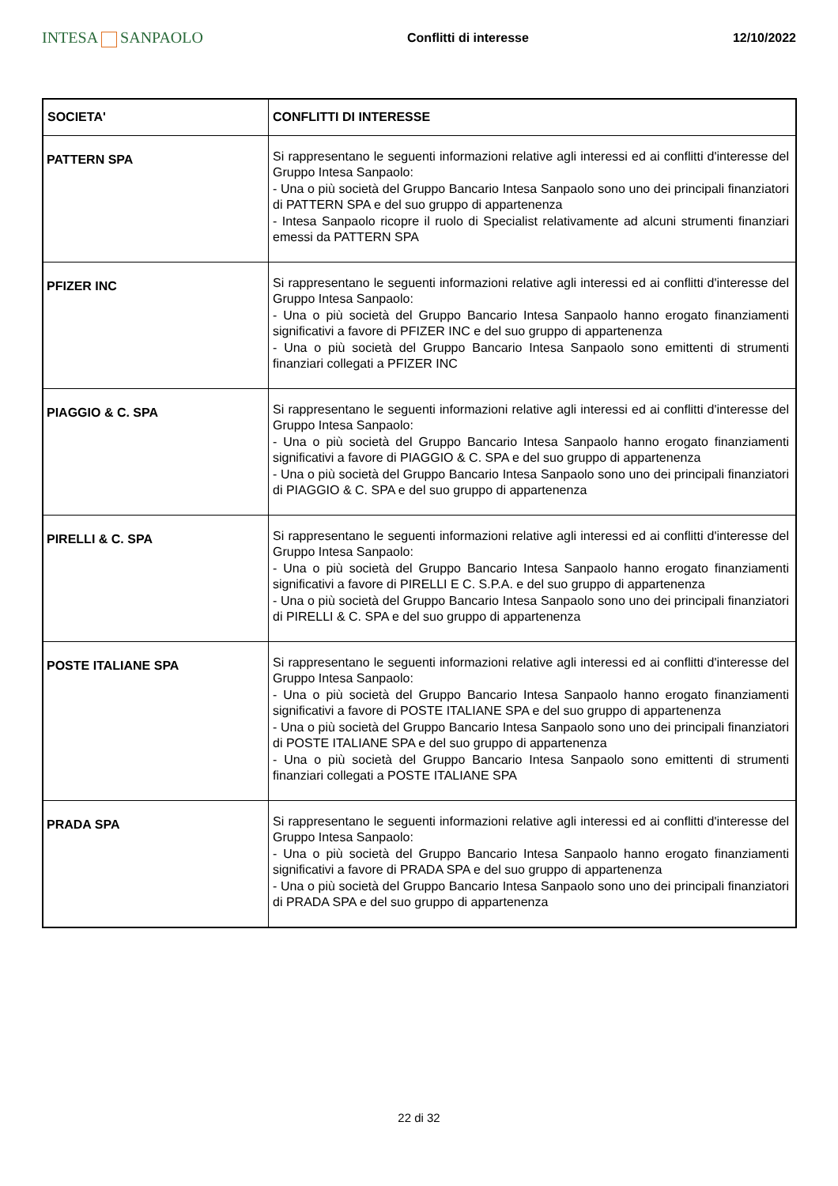INTESA SANPAOLO
Conflitti di interesse 12/10/2022
| SOCIETA' | CONFLITTI DI INTERESSE |
| --- | --- |
| PATTERN SPA | Si rappresentano le seguenti informazioni relative agli interessi ed ai conflitti d'interesse del Gruppo Intesa Sanpaolo: - Una o più società del Gruppo Bancario Intesa Sanpaolo sono uno dei principali finanziatori di PATTERN SPA e del suo gruppo di appartenenza - Intesa Sanpaolo ricopre il ruolo di Specialist relativamente ad alcuni strumenti finanziari emessi da PATTERN SPA |
| PFIZER INC | Si rappresentano le seguenti informazioni relative agli interessi ed ai conflitti d'interesse del Gruppo Intesa Sanpaolo: - Una o più società del Gruppo Bancario Intesa Sanpaolo hanno erogato finanziamenti significativi a favore di PFIZER INC e del suo gruppo di appartenenza - Una o più società del Gruppo Bancario Intesa Sanpaolo sono emittenti di strumenti finanziari collegati a PFIZER INC |
| PIAGGIO & C. SPA | Si rappresentano le seguenti informazioni relative agli interessi ed ai conflitti d'interesse del Gruppo Intesa Sanpaolo: - Una o più società del Gruppo Bancario Intesa Sanpaolo hanno erogato finanziamenti significativi a favore di PIAGGIO & C. SPA e del suo gruppo di appartenenza - Una o più società del Gruppo Bancario Intesa Sanpaolo sono uno dei principali finanziatori di PIAGGIO & C. SPA e del suo gruppo di appartenenza |
| PIRELLI & C. SPA | Si rappresentano le seguenti informazioni relative agli interessi ed ai conflitti d'interesse del Gruppo Intesa Sanpaolo: - Una o più società del Gruppo Bancario Intesa Sanpaolo hanno erogato finanziamenti significativi a favore di PIRELLI E C. S.P.A. e del suo gruppo di appartenenza - Una o più società del Gruppo Bancario Intesa Sanpaolo sono uno dei principali finanziatori di PIRELLI & C. SPA e del suo gruppo di appartenenza |
| POSTE ITALIANE SPA | Si rappresentano le seguenti informazioni relative agli interessi ed ai conflitti d'interesse del Gruppo Intesa Sanpaolo: - Una o più società del Gruppo Bancario Intesa Sanpaolo hanno erogato finanziamenti significativi a favore di POSTE ITALIANE SPA e del suo gruppo di appartenenza - Una o più società del Gruppo Bancario Intesa Sanpaolo sono uno dei principali finanziatori di POSTE ITALIANE SPA e del suo gruppo di appartenenza - Una o più società del Gruppo Bancario Intesa Sanpaolo sono emittenti di strumenti finanziari collegati a POSTE ITALIANE SPA |
| PRADA SPA | Si rappresentano le seguenti informazioni relative agli interessi ed ai conflitti d'interesse del Gruppo Intesa Sanpaolo: - Una o più società del Gruppo Bancario Intesa Sanpaolo hanno erogato finanziamenti significativi a favore di PRADA SPA e del suo gruppo di appartenenza - Una o più società del Gruppo Bancario Intesa Sanpaolo sono uno dei principali finanziatori di PRADA SPA e del suo gruppo di appartenenza |
22 di 32